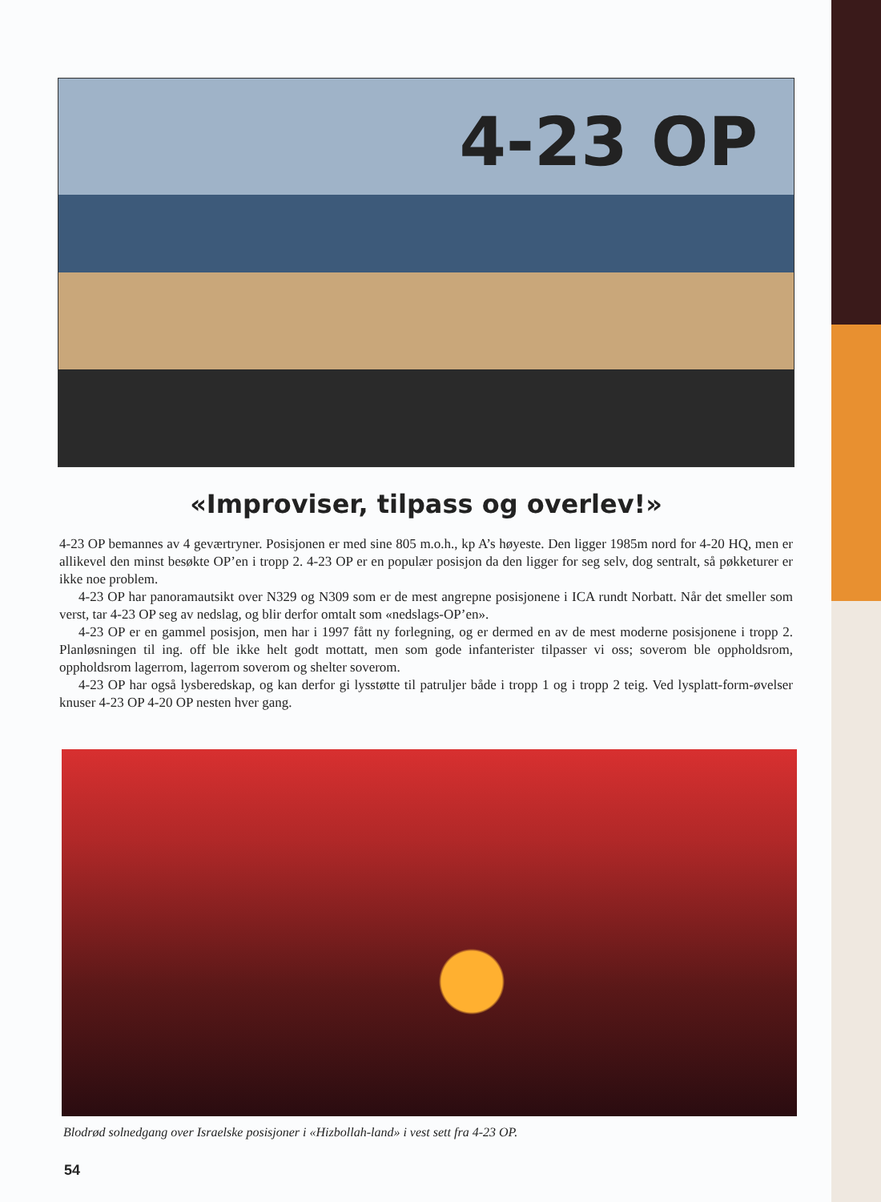4-23 OP
«Improviser, tilpass og overlev!»
4-23 OP bemannes av 4 geværtryner. Posisjonen er med sine 805 m.o.h., kp A’s høyeste. Den ligger 1985m nord for 4-20 HQ, men er allikevel den minst besøkte OP’en i tropp 2. 4-23 OP er en populær posisjon da den ligger for seg selv, dog sentralt, så pøkketurer er ikke noe problem.
4-23 OP har panoramautsikt over N329 og N309 som er de mest angrepne posisjonene i ICA rundt Norbatt. Når det smeller som verst, tar 4-23 OP seg av nedslag, og blir derfor omtalt som «nedslags-OP’en».
4-23 OP er en gammel posisjon, men har i 1997 fått ny forlegning, og er dermed en av de mest moderne posisjonene i tropp 2. Planløsningen til ing. off ble ikke helt godt mottatt, men som gode infanterister tilpasser vi oss; soverom ble oppholdsrom, oppholdsrom lagerrom, lagerrom soverom og shelter soverom.
4-23 OP har også lysberedskap, og kan derfor gi lysstøtte til patruljer både i tropp 1 og i tropp 2 teig. Ved lysplatt-form-øvelser knuser 4-23 OP 4-20 OP nesten hver gang.
Blodrød solnedgang over Israelske posisjoner i «Hizbollah-land» i vest sett fra 4-23 OP.
54